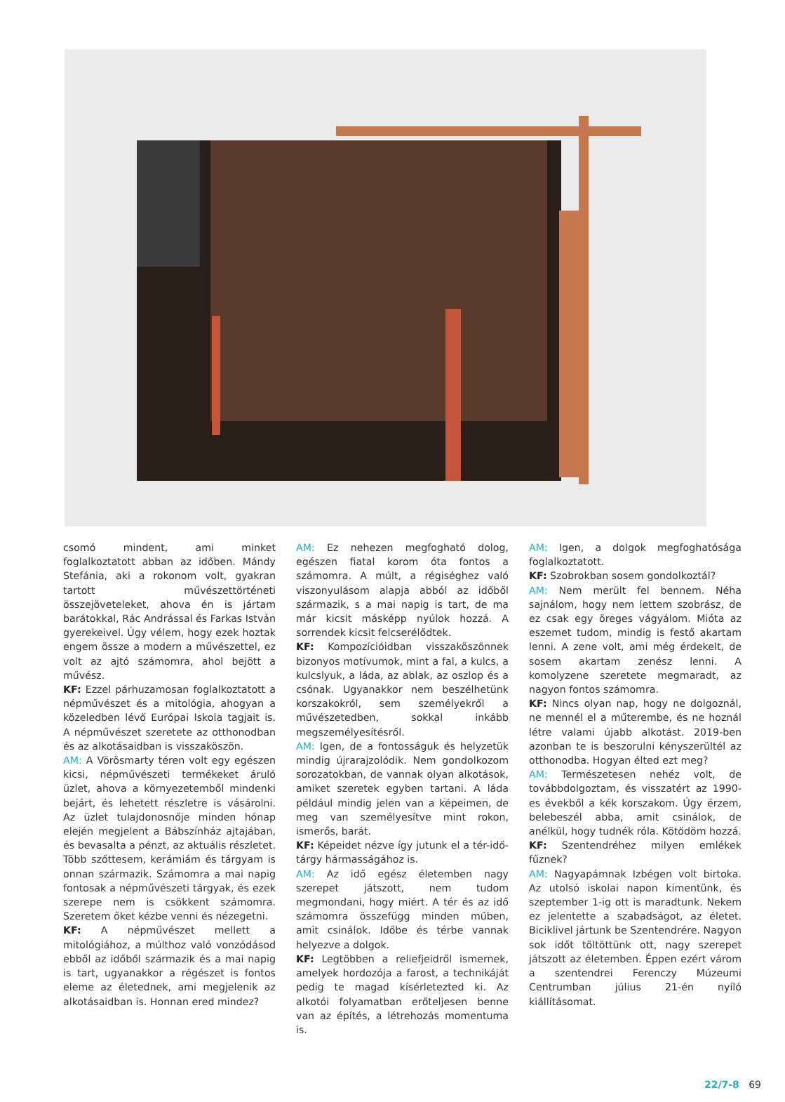csomó mindent, ami minket foglalkoztatott abban az időben. Mándy Stefánia, aki a rokonom volt, gyakran tartott művészettörténeti összejöveteleket, ahova én is jártam barátokkal, Rác Andrással és Farkas István gyerekeivel. Úgy vélem, hogy ezek hoztak engem össze a modern a művészettel, ez volt az ajtó számomra, ahol bejött a művész.
KF: Ezzel párhuzamosan foglalkoztatott a népművészet és a mitológia, ahogyan a közeledben lévő Európai Iskola tagjait is. A népművészet szeretete az otthonodban és az alkotásaidban is visszaköszön.
AM: A Vörösmarty téren volt egy egészen kicsi, népművészeti termékeket áruló üzlet, ahova a környezetemből mindenki bejárt, és lehetett részletre is vásárolni. Az üzlet tulajdonosnője minden hónap elején megjelent a Bábszínház ajtajában, és bevasalta a pénzt, az aktuális részletet. Több szőttesem, kerámiám és tárgyam is onnan származik. Számomra a mai napig fontosak a népművészeti tárgyak, és ezek szerepe nem is csökkent számomra. Szeretem őket kézbe venni és nézegetni.
KF: A népművészet mellett a mitológiához, a múlthoz való vonzódásod ebből az időből származik és a mai napig is tart, ugyanakkor a régészet is fontos eleme az életednek, ami megjelenik az alkotásaidban is. Honnan ered mindez?
AM: Ez nehezen megfogható dolog, egészen fiatal korom óta fontos a számomra. A múlt, a régiséghez való viszonyulásom alapja abból az időből származik, s a mai napig is tart, de ma már kicsit másképp nyúlok hozzá. A sorrendek kicsit felcserélődtek.
KF: Kompozícióidban visszaköszönnek bizonyos motívumok, mint a fal, a kulcs, a kulcslyuk, a láda, az ablak, az oszlop és a csónak. Ugyanakkor nem beszélhetünk korszakokról, sem személyekről a művészetedben, sokkal inkább megszemélyesítésről.
AM: Igen, de a fontosságuk és helyzetük mindig újrarajzolódik. Nem gondolkozom sorozatokban, de vannak olyan alkotások, amiket szeretek egyben tartani. A láda például mindig jelen van a képeimen, de meg van személyesítve mint rokon, ismerős, barát.
KF: Képeidet nézve így jutunk el a tér-idő-tárgy hármasságához is.
AM: Az idő egész életemben nagy szerepet játszott, nem tudom megmondani, hogy miért. A tér és az idő számomra összefügg minden műben, amit csinálok. Időbe és térbe vannak helyezve a dolgok.
KF: Legtöbben a reliefjeidről ismernek, amelyek hordozója a farost, a technikáját pedig te magad kísérletezted ki. Az alkotói folyamatban erőteljesen benne van az építés, a létrehozás momentuma is.
AM: Igen, a dolgok megfoghatósága foglalkoztatott.
KF: Szobrokban sosem gondolkoztál?
AM: Nem merült fel bennem. Néha sajnálom, hogy nem lettem szobrász, de ez csak egy öreges vágyálom. Mióta az eszemet tudom, mindig is festő akartam lenni. A zene volt, ami még érdekelt, de sosem akartam zenész lenni. A komolyzene szeretete megmaradt, az nagyon fontos számomra.
KF: Nincs olyan nap, hogy ne dolgoznál, ne mennél el a műterembe, és ne hoznál létre valami újabb alkotást. 2019-ben azonban te is beszorulni kényszerültél az otthonodba. Hogyan élted ezt meg?
AM: Természetesen nehéz volt, de továbbdolgoztam, és visszatért az 1990-es évekből a kék korszakom. Úgy érzem, belebeszél abba, amit csinálok, de anélkül, hogy tudnék róla. Kötődöm hozzá.
KF: Szentendréhez milyen emlékek fűznek?
AM: Nagyapámnak Izbégen volt birtoka. Az utolsó iskolai napon kimentünk, és szeptember 1-ig ott is maradtunk. Nekem ez jelentette a szabadságot, az életet. Biciklivel jártunk be Szentendrére. Nagyon sok időt töltöttünk ott, nagy szerepet játszott az életemben. Éppen ezért várom a szentendrei Ferenczy Múzeumi Centrumban július 21-én nyíló kiállításomat.
22/7-8 69